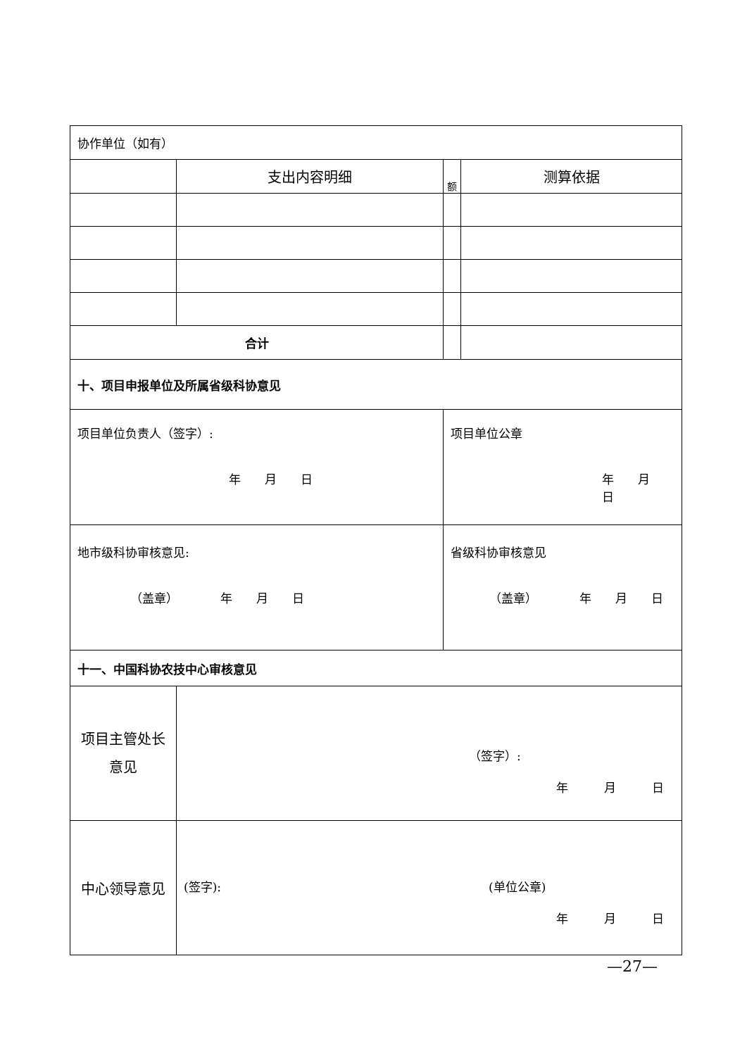| 协作单位（如有） | | | | |
| | 支出内容明细 | | 额 | 测算依据 |
| 合计 | | | | |
| 十、项目申报单位及所属省级科协意见 | | | | |
| 项目单位负责人（签字）: 年 月 日 | | 项目单位公章 年 月 日 | | |
| 地市级科协审核意见: （盖章） 年 月 日 | | 省级科协审核意见 （盖章） 年 月 日 | | |
| 十一、中国科协农技中心审核意见 | | | | |
| 项目主管处长 意见 | （签字）: 年 月 日 | | | |
| 中心领导意见 | (签字): (单位公章) 年 月 日 | | | |
—27—